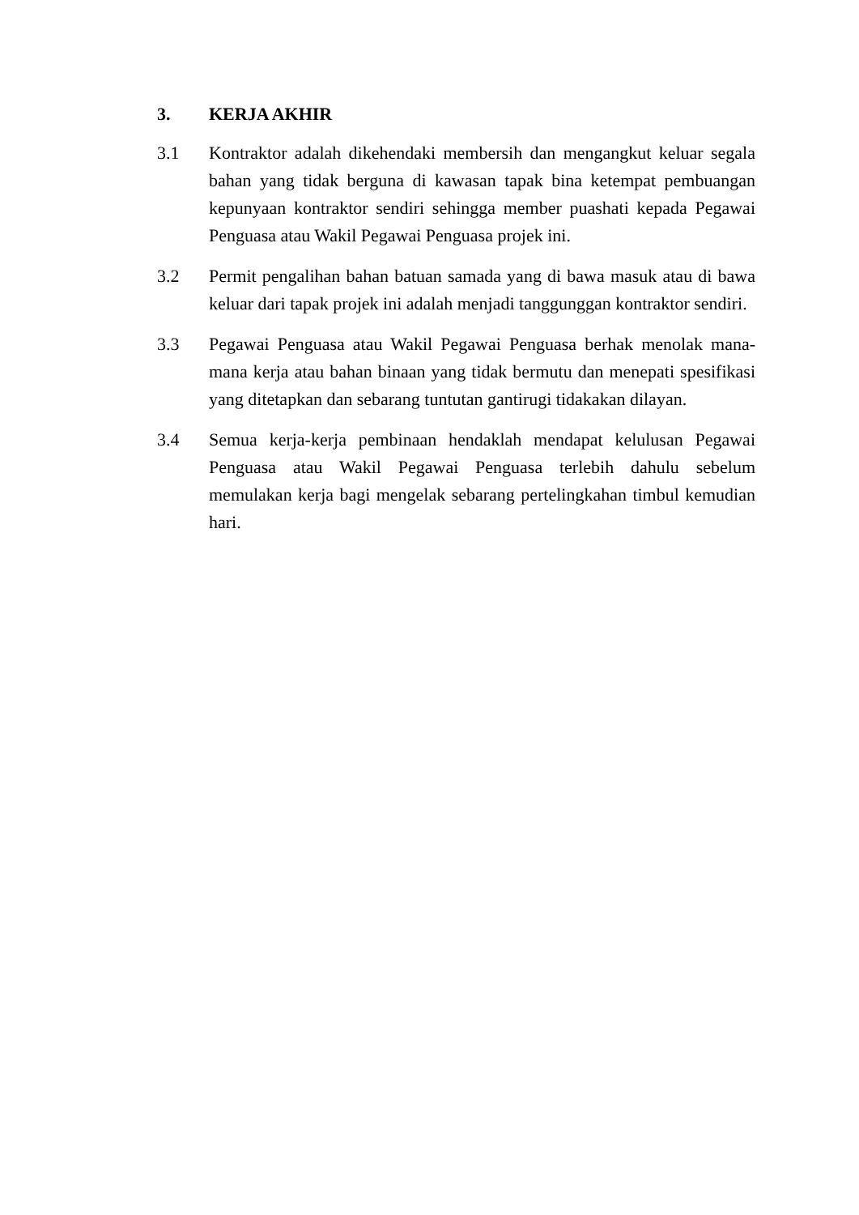3. KERJA AKHIR
3.1 Kontraktor adalah dikehendaki membersih dan mengangkut keluar segala bahan yang tidak berguna di kawasan tapak bina ketempat pembuangan kepunyaan kontraktor sendiri sehingga member puashati kepada Pegawai Penguasa atau Wakil Pegawai Penguasa projek ini.
3.2 Permit pengalihan bahan batuan samada yang di bawa masuk atau di bawa keluar dari tapak projek ini adalah menjadi tanggunggan kontraktor sendiri.
3.3 Pegawai Penguasa atau Wakil Pegawai Penguasa berhak menolak mana-mana kerja atau bahan binaan yang tidak bermutu dan menepati spesifikasi yang ditetapkan dan sebarang tuntutan gantirugi tidakakan dilayan.
3.4 Semua kerja-kerja pembinaan hendaklah mendapat kelulusan Pegawai Penguasa atau Wakil Pegawai Penguasa terlebih dahulu sebelum memulakan kerja bagi mengelak sebarang pertelingkahan timbul kemudian hari.